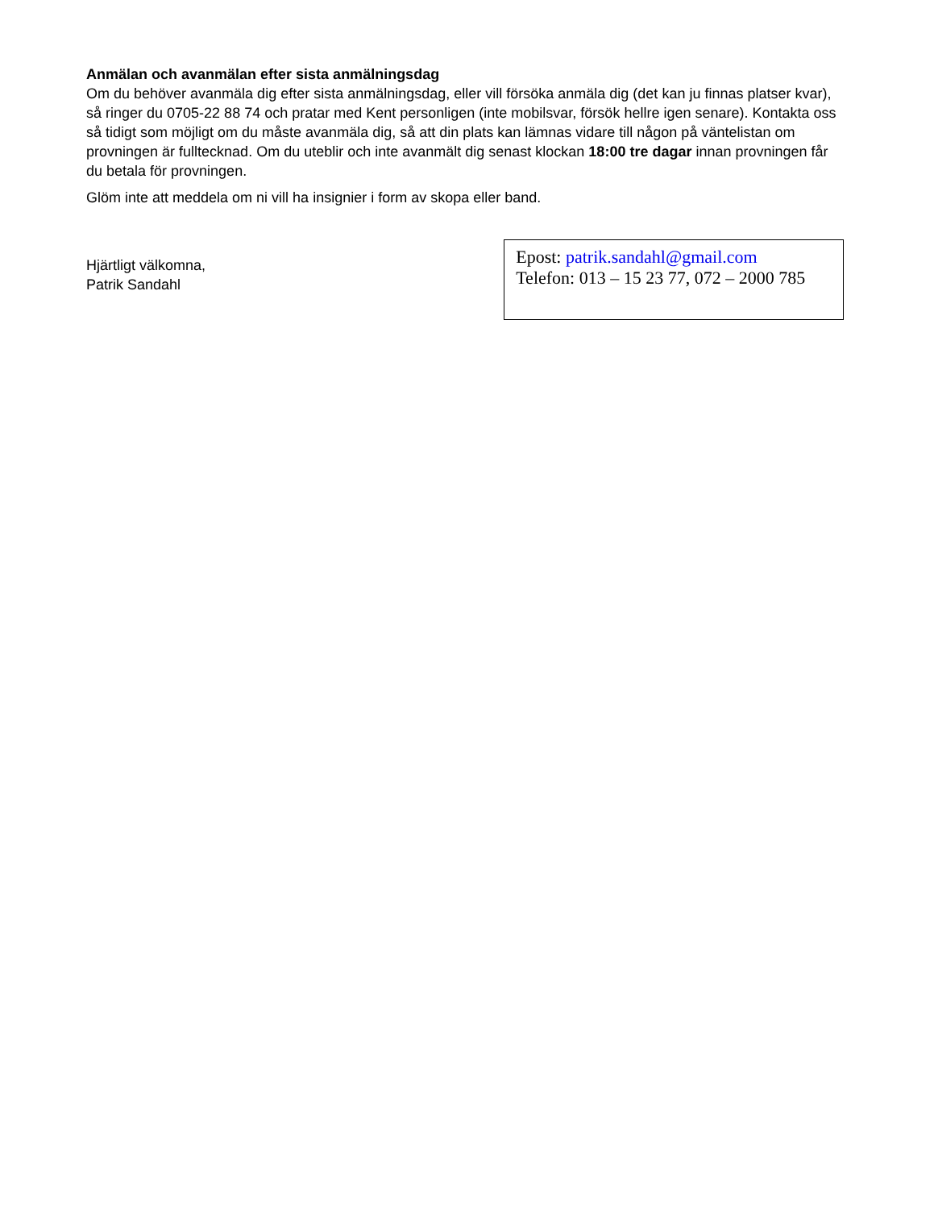Anmälan och avanmälan efter sista anmälningsdag
Om du behöver avanmäla dig efter sista anmälningsdag, eller vill försöka anmäla dig (det kan ju finnas platser kvar), så ringer du 0705-22 88 74 och pratar med Kent personligen (inte mobilsvar, försök hellre igen senare). Kontakta oss så tidigt som möjligt om du måste avanmäla dig, så att din plats kan lämnas vidare till någon på väntelistan om provningen är fulltecknad. Om du uteblir och inte avanmält dig senast klockan 18:00 tre dagar innan provningen får du betala för provningen.
Glöm inte att meddela om ni vill ha insignier i form av skopa eller band.
Hjärtligt välkomna,
Patrik Sandahl
Epost: patrik.sandahl@gmail.com
Telefon: 013 – 15 23 77, 072 – 2000 785